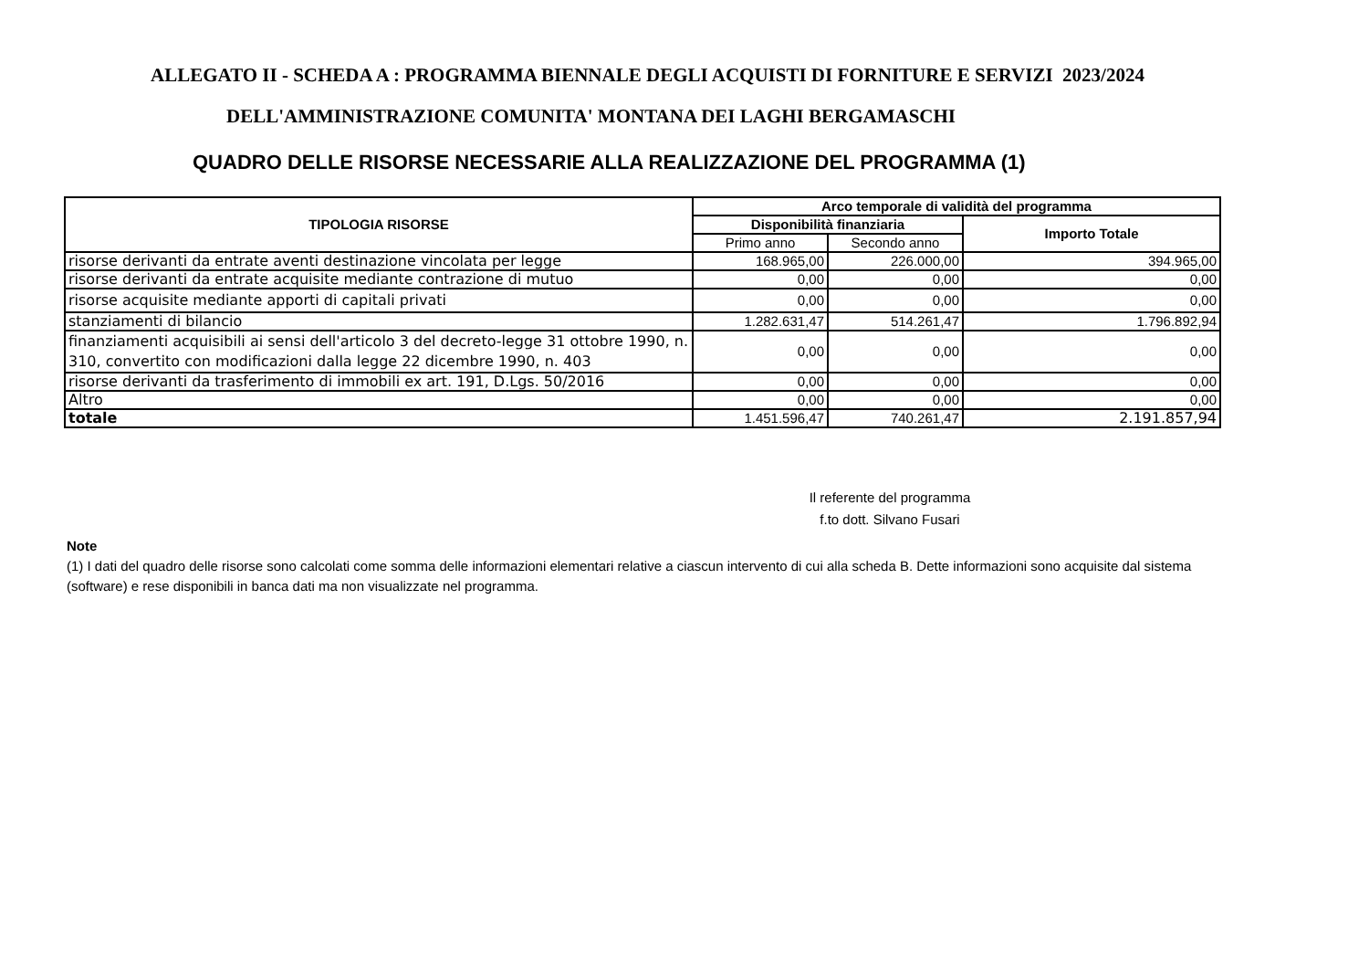ALLEGATO II - SCHEDA A : PROGRAMMA BIENNALE DEGLI ACQUISTI DI FORNITURE E SERVIZI 2023/2024
DELL'AMMINISTRAZIONE COMUNITA' MONTANA DEI LAGHI BERGAMASCHI
QUADRO DELLE RISORSE NECESSARIE ALLA REALIZZAZIONE DEL PROGRAMMA (1)
| TIPOLOGIA RISORSE | Arco temporale di validità del programma | | |
| --- | --- | --- | --- |
| | Disponibilità finanziaria | | Importo Totale |
| | Primo anno | Secondo anno | |
| risorse derivanti da entrate aventi destinazione vincolata per legge | 168.965,00 | 226.000,00 | 394.965,00 |
| risorse derivanti da entrate acquisite mediante contrazione di mutuo | 0,00 | 0,00 | 0,00 |
| risorse acquisite mediante apporti di capitali privati | 0,00 | 0,00 | 0,00 |
| stanziamenti di bilancio | 1.282.631,47 | 514.261,47 | 1.796.892,94 |
| finanziamenti acquisibili ai sensi dell'articolo 3 del decreto-legge 31 ottobre 1990, n. 310, convertito con modificazioni dalla legge 22 dicembre 1990, n. 403 | 0,00 | 0,00 | 0,00 |
| risorse derivanti da trasferimento di immobili ex art. 191, D.Lgs. 50/2016 | 0,00 | 0,00 | 0,00 |
| Altro | 0,00 | 0,00 | 0,00 |
| totale | 1.451.596,47 | 740.261,47 | 2.191.857,94 |
Il referente del programma
f.to dott. Silvano Fusari
Note
(1) I dati del quadro delle risorse sono calcolati come somma delle informazioni elementari relative a ciascun intervento di cui alla scheda B. Dette informazioni sono acquisite dal sistema (software) e rese disponibili in banca dati ma non visualizzate nel programma.